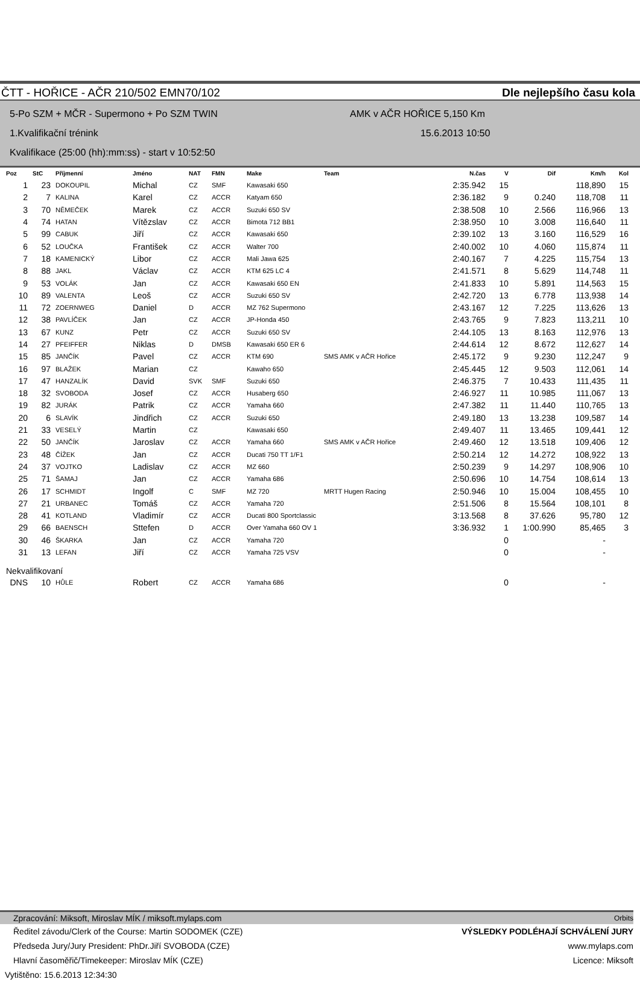ČTT - HOŘICE - AČR 210/502 EMN70/102 Dle nejlepšího času kola
5-Po SZM + MČR - Supermono + Po SZM TWIN AMK v AČR HOŘICE 5,150 Km
1.Kvalifikační trénink 15.6.2013 10:50
Kvalifikace (25:00 (hh):mm:ss) - start v 10:52:50
| Poz | StC | Příjmenní | Jméno | NAT | FMN | Make | Team | N.čas | V | Dif | Km/h | Kol |
| --- | --- | --- | --- | --- | --- | --- | --- | --- | --- | --- | --- | --- |
| 1 | 23 | DOKOUPIL | Michal | CZ | SMF | Kawasaki 650 | | 2:35.942 | 15 | | 118,890 | 15 |
| 2 | 7 | KALINA | Karel | CZ | ACCR | Katyam 650 | | 2:36.182 | 9 | 0.240 | 118,708 | 11 |
| 3 | 70 | NĚMEČEK | Marek | CZ | ACCR | Suzuki 650 SV | | 2:38.508 | 10 | 2.566 | 116,966 | 13 |
| 4 | 74 | HATAN | Vítězslav | CZ | ACCR | Bimota 712 BB1 | | 2:38.950 | 10 | 3.008 | 116,640 | 11 |
| 5 | 99 | CABUK | Jiří | CZ | ACCR | Kawasaki 650 | | 2:39.102 | 13 | 3.160 | 116,529 | 16 |
| 6 | 52 | LOUČKA | František | CZ | ACCR | Walter 700 | | 2:40.002 | 10 | 4.060 | 115,874 | 11 |
| 7 | 18 | KAMENICKÝ | Libor | CZ | ACCR | Mali Jawa 625 | | 2:40.167 | 7 | 4.225 | 115,754 | 13 |
| 8 | 88 | JAKL | Václav | CZ | ACCR | KTM 625 LC 4 | | 2:41.571 | 8 | 5.629 | 114,748 | 11 |
| 9 | 53 | VOLÁK | Jan | CZ | ACCR | Kawasaki 650 EN | | 2:41.833 | 10 | 5.891 | 114,563 | 15 |
| 10 | 89 | VALENTA | Leoš | CZ | ACCR | Suzuki 650 SV | | 2:42.720 | 13 | 6.778 | 113,938 | 14 |
| 11 | 72 | ZOERNWEG | Daniel | D | ACCR | MZ 762 Supermono | | 2:43.167 | 12 | 7.225 | 113,626 | 13 |
| 12 | 38 | PAVLÍČEK | Jan | CZ | ACCR | JP-Honda 450 | | 2:43.765 | 9 | 7.823 | 113,211 | 10 |
| 13 | 67 | KUNZ | Petr | CZ | ACCR | Suzuki 650 SV | | 2:44.105 | 13 | 8.163 | 112,976 | 13 |
| 14 | 27 | PFEIFFER | Niklas | D | DMSB | Kawasaki 650 ER 6 | | 2:44.614 | 12 | 8.672 | 112,627 | 14 |
| 15 | 85 | JANČÍK | Pavel | CZ | ACCR | KTM 690 | SMS AMK v AČR Hořice | 2:45.172 | 9 | 9.230 | 112,247 | 9 |
| 16 | 97 | BLAŽEK | Marian | CZ | | Kawaho 650 | | 2:45.445 | 12 | 9.503 | 112,061 | 14 |
| 17 | 47 | HANZALÍK | David | SVK | SMF | Suzuki 650 | | 2:46.375 | 7 | 10.433 | 111,435 | 11 |
| 18 | 32 | SVOBODA | Josef | CZ | ACCR | Husaberg 650 | | 2:46.927 | 11 | 10.985 | 111,067 | 13 |
| 19 | 82 | JURÁK | Patrik | CZ | ACCR | Yamaha 660 | | 2:47.382 | 11 | 11.440 | 110,765 | 13 |
| 20 | 6 | SLAVÍK | Jindřich | CZ | ACCR | Suzuki 650 | | 2:49.180 | 13 | 13.238 | 109,587 | 14 |
| 21 | 33 | VESELÝ | Martin | CZ | | Kawasaki 650 | | 2:49.407 | 11 | 13.465 | 109,441 | 12 |
| 22 | 50 | JANČÍK | Jaroslav | CZ | ACCR | Yamaha 660 | SMS AMK v AČR Hořice | 2:49.460 | 12 | 13.518 | 109,406 | 12 |
| 23 | 48 | ČÍŽEK | Jan | CZ | ACCR | Ducati 750 TT 1/F1 | | 2:50.214 | 12 | 14.272 | 108,922 | 13 |
| 24 | 37 | VOJTKO | Ladislav | CZ | ACCR | MZ 660 | | 2:50.239 | 9 | 14.297 | 108,906 | 10 |
| 25 | 71 | ŠAMAJ | Jan | CZ | ACCR | Yamaha 686 | | 2:50.696 | 10 | 14.754 | 108,614 | 13 |
| 26 | 17 | SCHMIDT | Ingolf | C | SMF | MZ 720 | MRTT Hugen Racing | 2:50.946 | 10 | 15.004 | 108,455 | 10 |
| 27 | 21 | URBANEC | Tomáš | CZ | ACCR | Yamaha 720 | | 2:51.506 | 8 | 15.564 | 108,101 | 8 |
| 28 | 41 | KOTLAND | Vladimír | CZ | ACCR | Ducati 800 Sportclassic | | 3:13.568 | 8 | 37.626 | 95,780 | 12 |
| 29 | 66 | BAENSCH | Sttefen | D | ACCR | Over Yamaha 660 OV 1 | | 3:36.932 | 1 | 1:00.990 | 85,465 | 3 |
| 30 | 46 | ŠKARKA | Jan | CZ | ACCR | Yamaha 720 | | | 0 | | - | |
| 31 | 13 | LEFAN | Jiří | CZ | ACCR | Yamaha 725 VSV | | | 0 | | - | |
| Nekvalifikovaní | | | | | | | | | | | | |
| DNS | 10 | HŮLE | Robert | CZ | ACCR | Yamaha 686 | | | 0 | | - | |
Zpracování: Miksoft, Miroslav MÍK / miksoft.mylaps.com Orbits
Ředitel závodu/Clerk of the Course: Martin SODOMEK (CZE) VÝSLEDKY PODLÉHAJÍ SCHVÁLENÍ JURY
Předseda Jury/Jury President: PhDr.Jiří SVOBODA (CZE) www.mylaps.com
Hlavní časoměřič/Timekeeper: Miroslav MÍK (CZE) Licence: Miksoft
Vytištěno: 15.6.2013 12:34:30